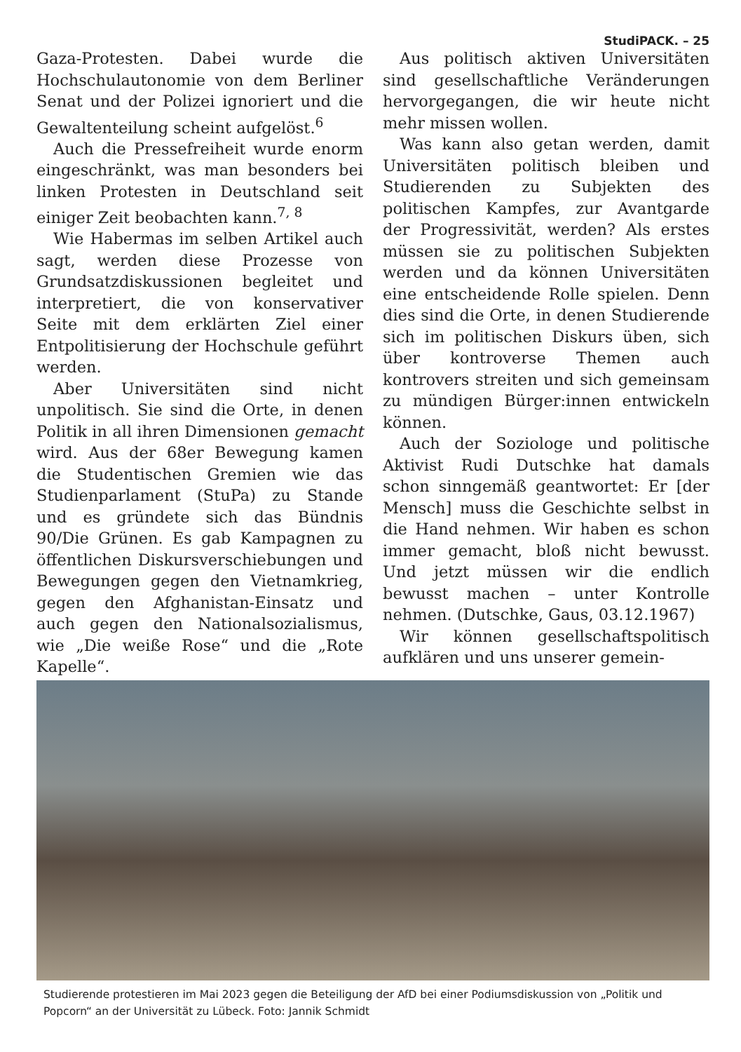StudiPACK. – 25
Gaza-Protesten. Dabei wurde die Hochschulautonomie von dem Berliner Senat und der Polizei ignoriert und die Gewaltenteilung scheint aufgelöst.<sup>6</sup>
Auch die Pressefreiheit wurde enorm eingeschränkt, was man besonders bei linken Protesten in Deutschland seit einiger Zeit beobachten kann.<sup>7, 8</sup>
Wie Habermas im selben Artikel auch sagt, werden diese Prozesse von Grundsatzdiskussionen begleitet und interpretiert, die von konservativer Seite mit dem erklärten Ziel einer Entpolitisierung der Hochschule geführt werden.
Aber Universitäten sind nicht unpolitisch. Sie sind die Orte, in denen Politik in all ihren Dimensionen gemacht wird. Aus der 68er Bewegung kamen die Studentischen Gremien wie das Studienparlament (StuPa) zu Stande und es gründete sich das Bündnis 90/Die Grünen. Es gab Kampagnen zu öffentlichen Diskursverschiebungen und Bewegungen gegen den Vietnamkrieg, gegen den Afghanistan-Einsatz und auch gegen den Nationalsozialismus, wie „Die weiße Rose“ und die „Rote Kapelle“.
Aus politisch aktiven Universitäten sind gesellschaftliche Veränderungen hervorgegangen, die wir heute nicht mehr missen wollen.
Was kann also getan werden, damit Universitäten politisch bleiben und Studierenden zu Subjekten des politischen Kampfes, zur Avantgarde der Progressivität, werden? Als erstes müssen sie zu politischen Subjekten werden und da können Universitäten eine entscheidende Rolle spielen. Denn dies sind die Orte, in denen Studierende sich im politischen Diskurs üben, sich über kontroverse Themen auch kontrovers streiten und sich gemeinsam zu mündigen Bürger:innen entwickeln können.
Auch der Soziologe und politische Aktivist Rudi Dutschke hat damals schon sinngemäß geantwortet: Er [der Mensch] muss die Geschichte selbst in die Hand nehmen. Wir haben es schon immer gemacht, bloß nicht bewusst. Und jetzt müssen wir die endlich bewusst machen – unter Kontrolle nehmen. (Dutschke, Gaus, 03.12.1967)
Wir können gesellschaftspolitisch aufklären und uns unserer gemein-
Studierende protestieren im Mai 2023 gegen die Beteiligung der AfD bei einer Podiumsdiskussion von „Politik und Popcorn“ an der Universität zu Lübeck. Foto: Jannik Schmidt